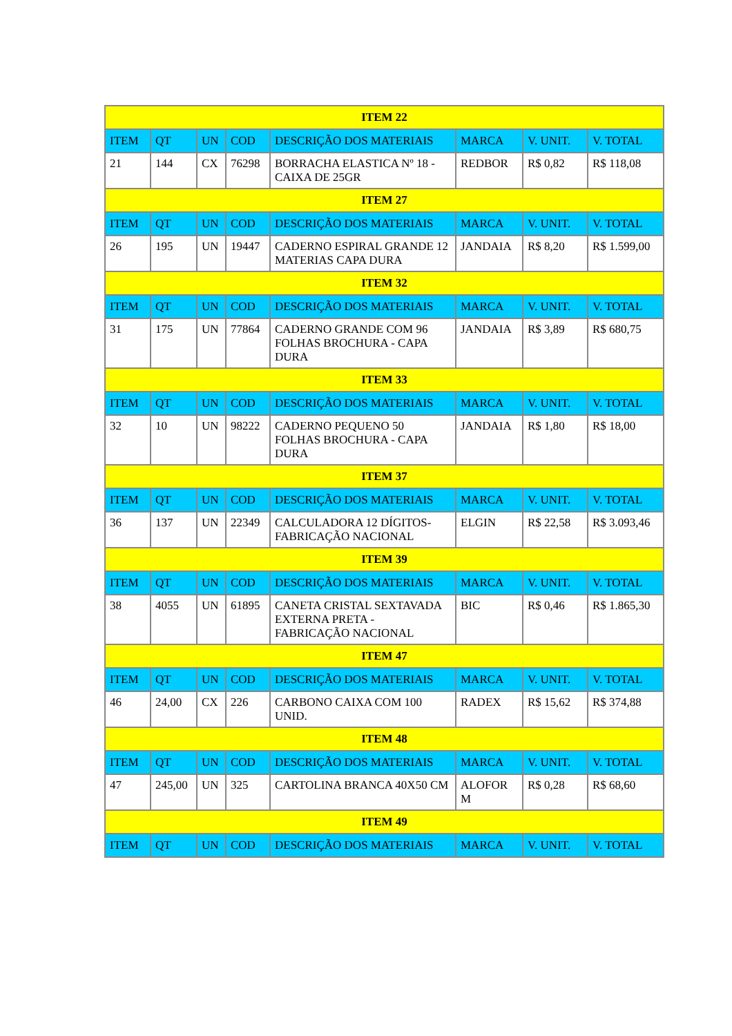| ITEM 22 | | | | | | | |
| --- | --- | --- | --- | --- | --- | --- | --- |
| ITEM | QT | UN | COD | DESCRIÇÃO DOS MATERIAIS | MARCA | V. UNIT. | V. TOTAL |
| 21 | 144 | CX | 76298 | BORRACHA ELASTICA Nº 18 - CAIXA DE 25GR | REDBOR | R$ 0,82 | R$ 118,08 |
| ITEM 27 | | | | | | | |
| ITEM | QT | UN | COD | DESCRIÇÃO DOS MATERIAIS | MARCA | V. UNIT. | V. TOTAL |
| 26 | 195 | UN | 19447 | CADERNO ESPIRAL GRANDE 12 MATERIAS CAPA DURA | JANDAIA | R$ 8,20 | R$ 1.599,00 |
| ITEM 32 | | | | | | | |
| ITEM | QT | UN | COD | DESCRIÇÃO DOS MATERIAIS | MARCA | V. UNIT. | V. TOTAL |
| 31 | 175 | UN | 77864 | CADERNO GRANDE COM 96 FOLHAS BROCHURA - CAPA DURA | JANDAIA | R$ 3,89 | R$ 680,75 |
| ITEM 33 | | | | | | | |
| ITEM | QT | UN | COD | DESCRIÇÃO DOS MATERIAIS | MARCA | V. UNIT. | V. TOTAL |
| 32 | 10 | UN | 98222 | CADERNO PEQUENO 50 FOLHAS BROCHURA - CAPA DURA | JANDAIA | R$ 1,80 | R$ 18,00 |
| ITEM 37 | | | | | | | |
| ITEM | QT | UN | COD | DESCRIÇÃO DOS MATERIAIS | MARCA | V. UNIT. | V. TOTAL |
| 36 | 137 | UN | 22349 | CALCULADORA 12 DÍGITOS-FABRICAÇÃO NACIONAL | ELGIN | R$ 22,58 | R$ 3.093,46 |
| ITEM 39 | | | | | | | |
| ITEM | QT | UN | COD | DESCRIÇÃO DOS MATERIAIS | MARCA | V. UNIT. | V. TOTAL |
| 38 | 4055 | UN | 61895 | CANETA CRISTAL SEXTAVADA EXTERNA PRETA - FABRICAÇÃO NACIONAL | BIC | R$ 0,46 | R$ 1.865,30 |
| ITEM 47 | | | | | | | |
| ITEM | QT | UN | COD | DESCRIÇÃO DOS MATERIAIS | MARCA | V. UNIT. | V. TOTAL |
| 46 | 24,00 | CX | 226 | CARBONO CAIXA COM 100 UNID. | RADEX | R$ 15,62 | R$ 374,88 |
| ITEM 48 | | | | | | | |
| ITEM | QT | UN | COD | DESCRIÇÃO DOS MATERIAIS | MARCA | V. UNIT. | V. TOTAL |
| 47 | 245,00 | UN | 325 | CARTOLINA BRANCA 40X50 CM | ALOFOR M | R$ 0,28 | R$ 68,60 |
| ITEM 49 | | | | | | | |
| ITEM | QT | UN | COD | DESCRIÇÃO DOS MATERIAIS | MARCA | V. UNIT. | V. TOTAL |